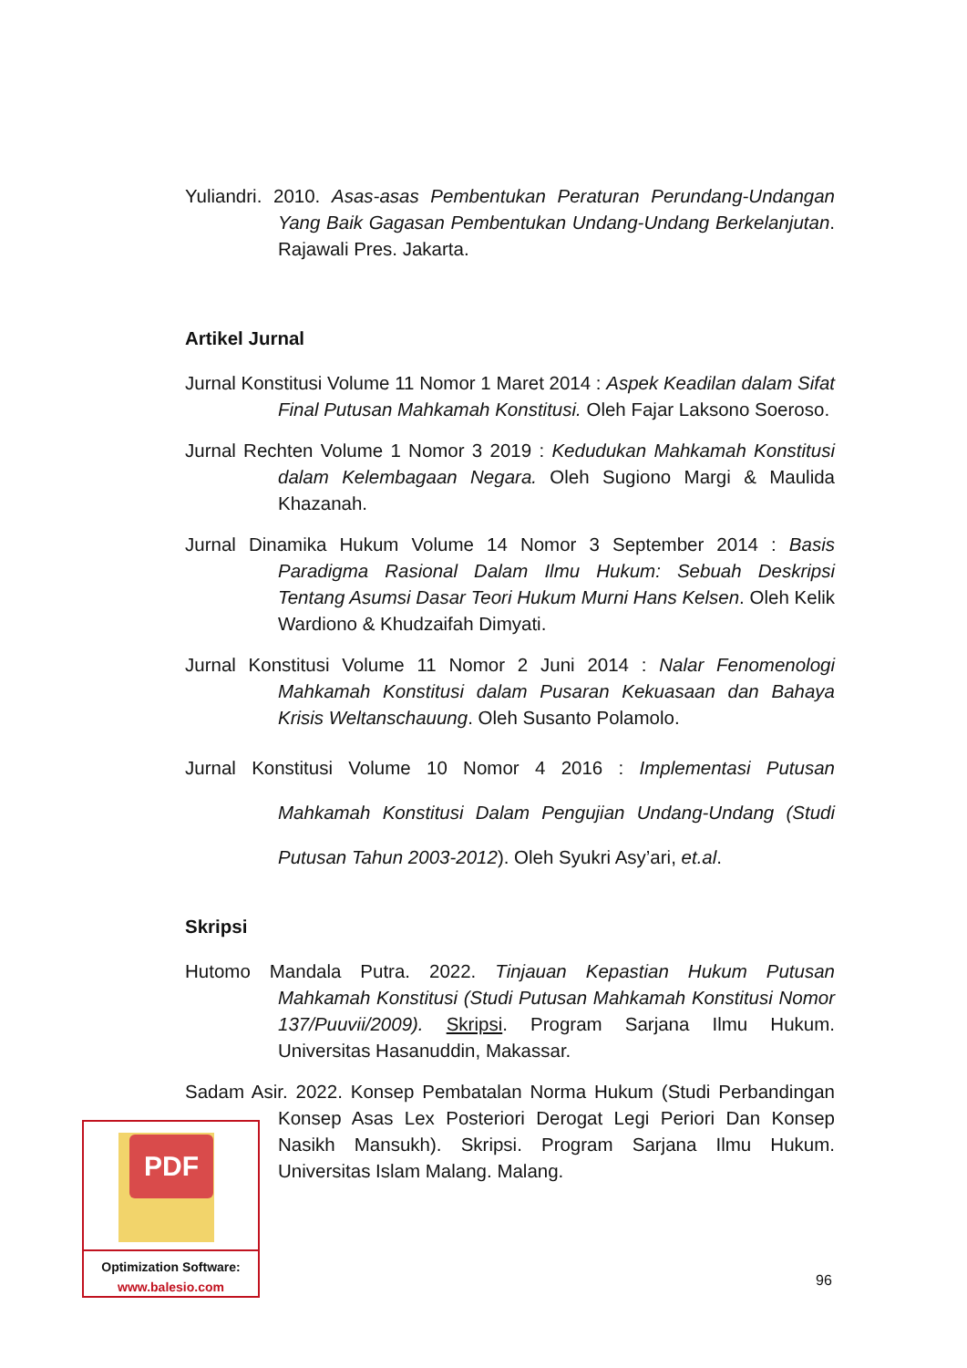Yuliandri. 2010. Asas-asas Pembentukan Peraturan Perundang-Undangan Yang Baik Gagasan Pembentukan Undang-Undang Berkelanjutan. Rajawali Pres. Jakarta.
Artikel Jurnal
Jurnal Konstitusi Volume 11 Nomor 1 Maret 2014 : Aspek Keadilan dalam Sifat Final Putusan Mahkamah Konstitusi. Oleh Fajar Laksono Soeroso.
Jurnal Rechten Volume 1 Nomor 3 2019 : Kedudukan Mahkamah Konstitusi dalam Kelembagaan Negara. Oleh Sugiono Margi & Maulida Khazanah.
Jurnal Dinamika Hukum Volume 14 Nomor 3 September 2014 : Basis Paradigma Rasional Dalam Ilmu Hukum: Sebuah Deskripsi Tentang Asumsi Dasar Teori Hukum Murni Hans Kelsen. Oleh Kelik Wardiono & Khudzaifah Dimyati.
Jurnal Konstitusi Volume 11 Nomor 2 Juni 2014 : Nalar Fenomenologi Mahkamah Konstitusi dalam Pusaran Kekuasaan dan Bahaya Krisis Weltanschauung. Oleh Susanto Polamolo.
Jurnal Konstitusi Volume 10 Nomor 4 2016 : Implementasi Putusan Mahkamah Konstitusi Dalam Pengujian Undang-Undang (Studi Putusan Tahun 2003-2012). Oleh Syukri Asy’ari, et.al.
Skripsi
Hutomo Mandala Putra. 2022. Tinjauan Kepastian Hukum Putusan Mahkamah Konstitusi (Studi Putusan Mahkamah Konstitusi Nomor 137/Puuvii/2009). Skripsi. Program Sarjana Ilmu Hukum. Universitas Hasanuddin, Makassar.
Sadam Asir. 2022. Konsep Pembatalan Norma Hukum (Studi Perbandingan Konsep Asas Lex Posteriori Derogat Legi Periori Dan Konsep Nasikh Mansukh). Skripsi. Program Sarjana Ilmu Hukum. Universitas Islam Malang. Malang.
PDF
Optimization Software:
www.balesio.com
96